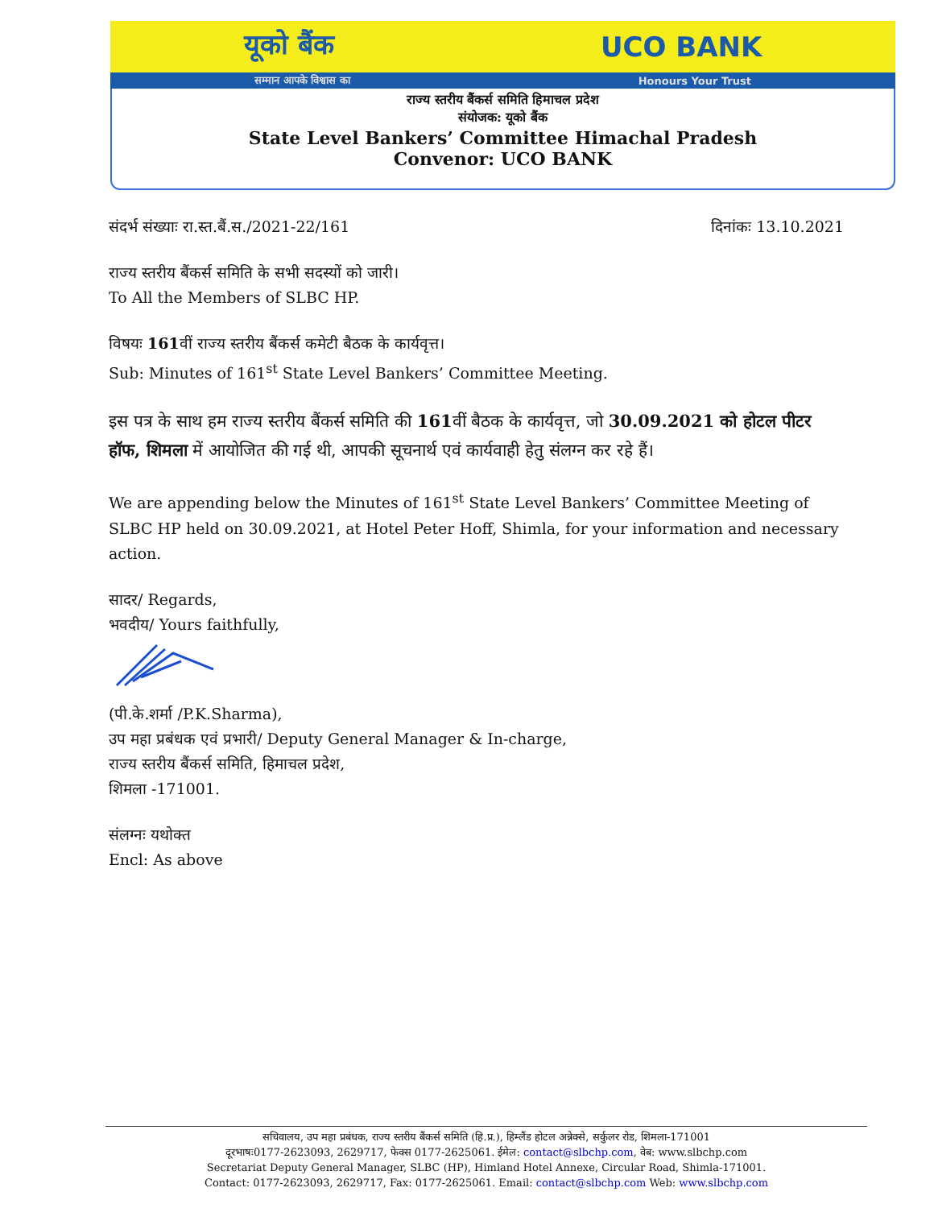यूको बैंक UCO BANK
सम्मान आपके विश्वास का Honours Your Trust
राज्य स्तरीय बैंकर्स समिति हिमाचल प्रदेश
संयोजक: यूको बैंक
State Level Bankers’ Committee Himachal Pradesh
Convenor: UCO BANK
संदर्भ संख्याः रा.स्त.बैं.स./2021-22/161 दिनांकः 13.10.2021
राज्य स्तरीय बैंकर्स समिति के सभी सदस्यों को जारी।
To All the Members of SLBC HP.
विषयः 161वीं राज्य स्तरीय बैंकर्स कमेटी बैठक के कार्यवृत्त।
Sub: Minutes of 161<sup>st</sup> State Level Bankers’ Committee Meeting.
इस पत्र के साथ हम राज्य स्तरीय बैंकर्स समिति की 161वीं बैठक के कार्यवृत्त, जो 30.09.2021 को होटल पीटर हॉफ, शिमला में आयोजित की गई थी, आपकी सूचनार्थ एवं कार्यवाही हेतु संलग्न कर रहे हैं।
We are appending below the Minutes of 161<sup>st</sup> State Level Bankers’ Committee Meeting of SLBC HP held on 30.09.2021, at Hotel Peter Hoff, Shimla, for your information and necessary action.
सादर/ Regards,
भवदीय/ Yours faithfully,
(पी.के.शर्मा /P.K.Sharma),
उप महा प्रबंधक एवं प्रभारी/ Deputy General Manager & In-charge,
राज्य स्तरीय बैंकर्स समिति, हिमाचल प्रदेश,
शिमला -171001.
संलग्नः यथोक्त
Encl: As above
सचिवालय, उप महा प्रबंधक, राज्य स्तरीय बैंकर्स समिति (हि.प्र.), हिम्लैंड होटल अन्नेक्से, सर्कुलर रोड, शिमला-171001
दूरभाषः0177-2623093, 2629717, फेक्स 0177-2625061. ईमेल: contact@slbchp.com, वेब: www.slbchp.com
Secretariat Deputy General Manager, SLBC (HP), Himland Hotel Annexe, Circular Road, Shimla-171001.
Contact: 0177-2623093, 2629717, Fax: 0177-2625061. Email: contact@slbchp.com Web: www.slbchp.com